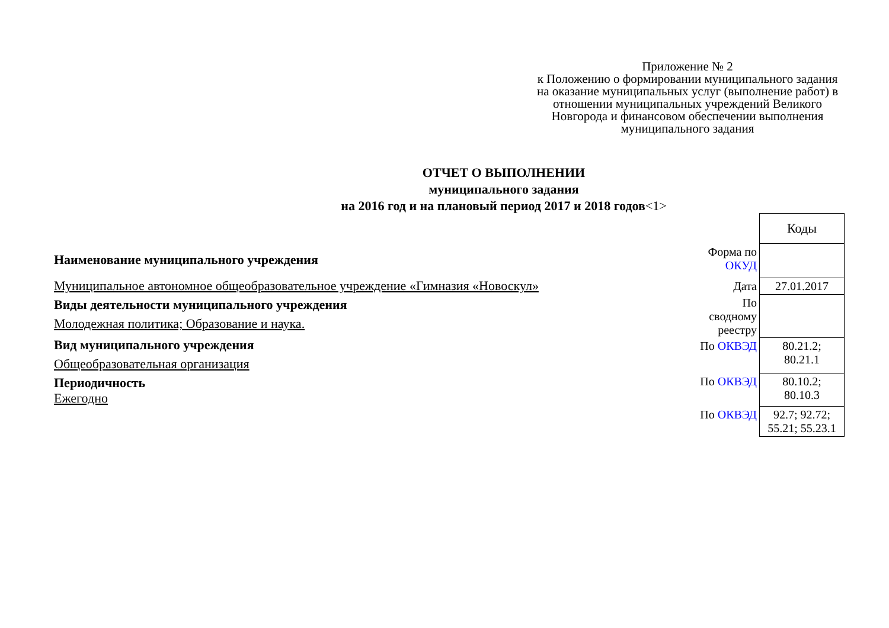Приложение № 2
к Положению о формировании муниципального задания на оказание муниципальных услуг (выполнение работ) в отношении муниципальных учреждений Великого Новгорода и финансовом обеспечении выполнения муниципального задания
ОТЧЕТ О ВЫПОЛНЕНИИ
муниципального задания
на 2016 год и на плановый период 2017 и 2018 годов<1>
Наименование муниципального учреждения
Муниципальное автономное общеобразовательное учреждение «Гимназия «Новоскул»
Виды деятельности муниципального учреждения
Молодежная политика; Образование и наука.
Вид муниципального учреждения
Общеобразовательная организация
Периодичность
Ежегодно
| | Коды |
| Форма по ОКУД | |
| Дата | 27.01.2017 |
| По сводному реестру | |
| По ОКВЭД | 80.21.2; 80.21.1 |
| По ОКВЭД | 80.10.2; 80.10.3 |
| По ОКВЭД | 92.7; 92.72; 55.21; 55.23.1 |